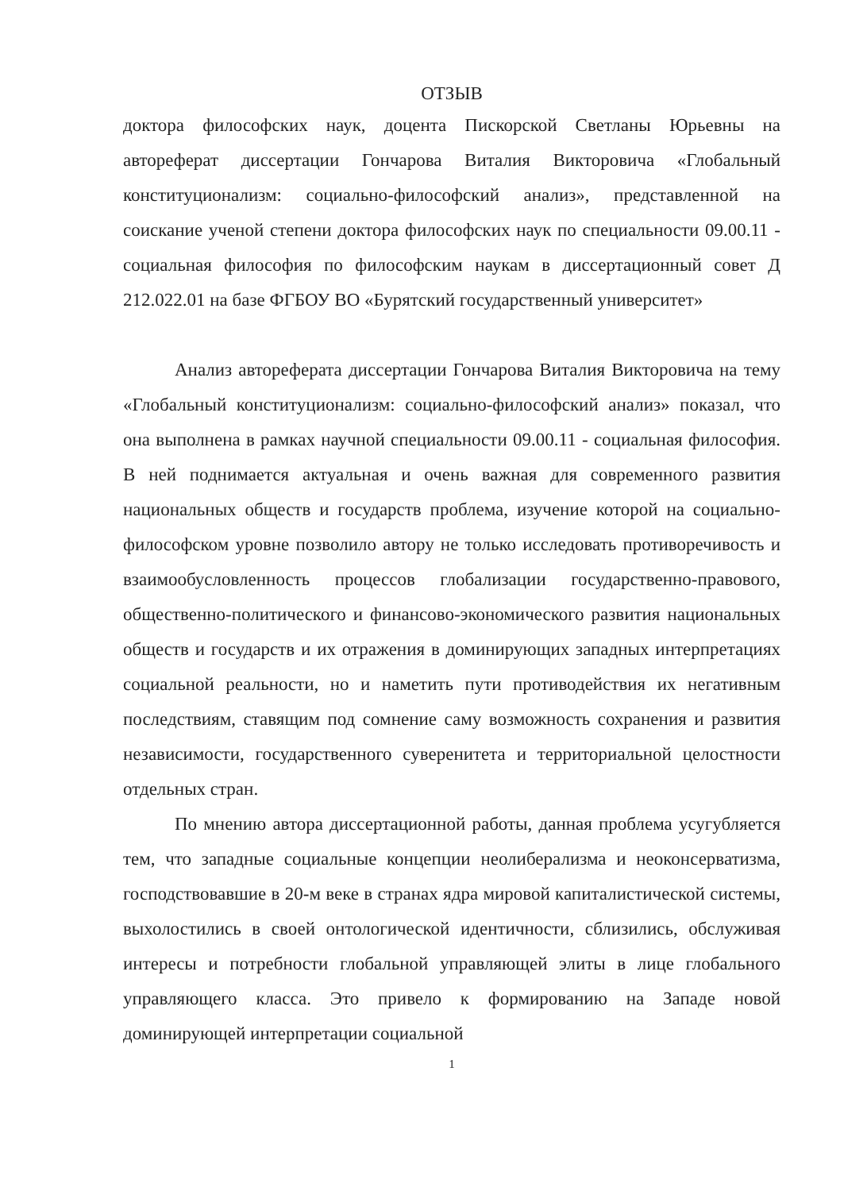ОТЗЫВ
доктора философских наук, доцента Пискорской Светланы Юрьевны на автореферат диссертации Гончарова Виталия Викторовича «Глобальный конституционализм: социально-философский анализ», представленной на соискание ученой степени доктора философских наук по специальности 09.00.11 - социальная философия по философским наукам в диссертационный совет Д 212.022.01 на базе ФГБОУ ВО «Бурятский государственный университет»
Анализ автореферата диссертации Гончарова Виталия Викторовича на тему «Глобальный конституционализм: социально-философский анализ» показал, что она выполнена в рамках научной специальности 09.00.11 - социальная философия. В ней поднимается актуальная и очень важная для современного развития национальных обществ и государств проблема, изучение которой на социально-философском уровне позволило автору не только исследовать противоречивость и взаимообусловленность процессов глобализации государственно-правового, общественно-политического и финансово-экономического развития национальных обществ и государств и их отражения в доминирующих западных интерпретациях социальной реальности, но и наметить пути противодействия их негативным последствиям, ставящим под сомнение саму возможность сохранения и развития независимости, государственного суверенитета и территориальной целостности отдельных стран.
По мнению автора диссертационной работы, данная проблема усугубляется тем, что западные социальные концепции неолиберализма и неоконсерватизма, господствовавшие в 20-м веке в странах ядра мировой капиталистической системы, выхолостились в своей онтологической идентичности, сблизились, обслуживая интересы и потребности глобальной управляющей элиты в лице глобального управляющего класса. Это привело к формированию на Западе новой доминирующей интерпретации социальной
1